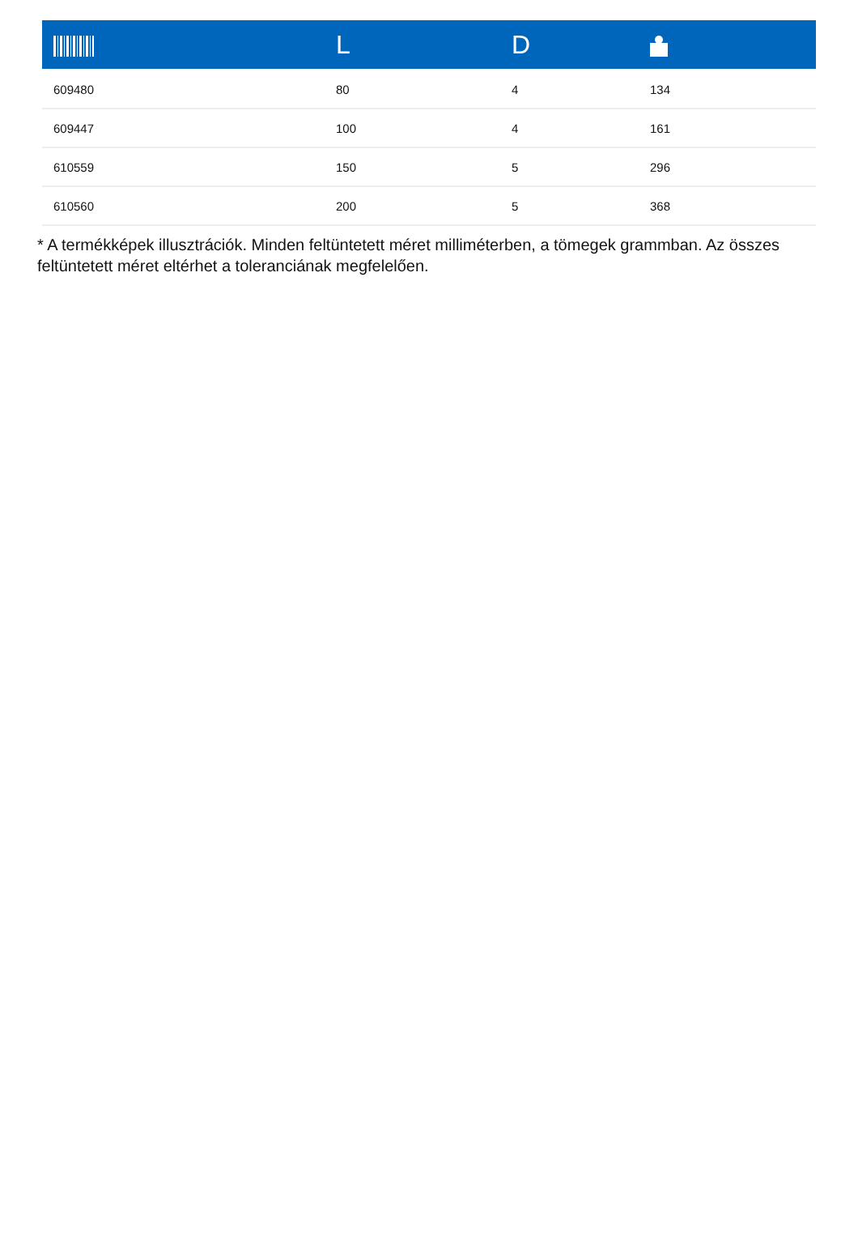| | L | D | |
| --- | --- | --- | --- |
| 609480 | 80 | 4 | 134 |
| 609447 | 100 | 4 | 161 |
| 610559 | 150 | 5 | 296 |
| 610560 | 200 | 5 | 368 |
* A termékképek illusztrációk. Minden feltüntetett méret milliméterben, a tömegek grammban. Az összes feltüntetett méret eltérhet a toleranciának megfelelően.